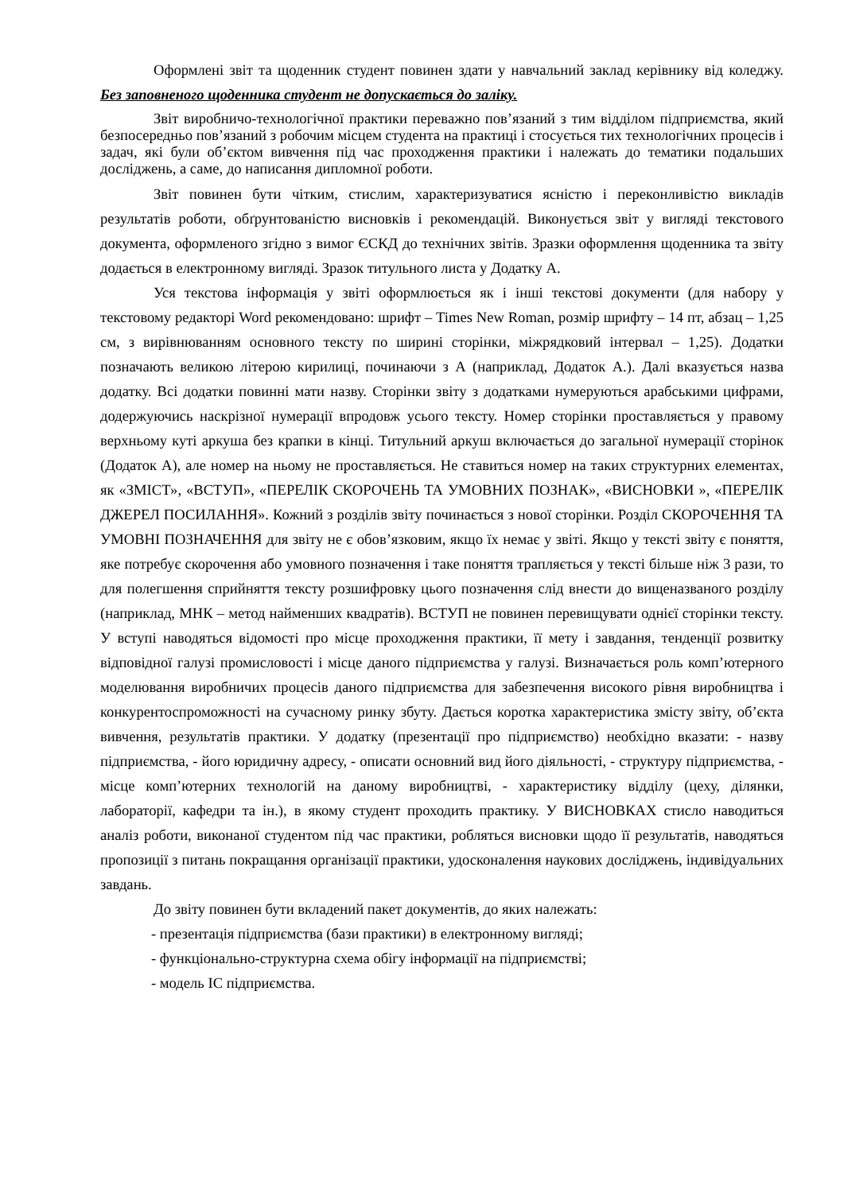Оформлені звіт та щоденник студент повинен здати у навчальний заклад керівнику від коледжу. Без заповненого щоденника студент не допускається до заліку.
Звіт виробничо-технологічної практики переважно пов’язаний з тим відділом підприємства, який безпосередньо пов’язаний з робочим місцем студента на практиці і стосується тих технологічних процесів і задач, які були об’єктом вивчення під час проходження практики і належать до тематики подальших досліджень, а саме, до написання дипломної роботи.
Звіт повинен бути чітким, стислим, характеризуватися ясністю і переконливістю викладів результатів роботи, обґрунтованістю висновків і рекомендацій. Виконується звіт у вигляді текстового документа, оформленого згідно з вимог ЄСКД до технічних звітів. Зразки оформлення щоденника та звіту додається в електронному вигляді. Зразок титульного листа у Додатку А.
Уся текстова інформація у звіті оформлюється як і інші текстові документи (для набору у текстовому редакторі Word рекомендовано: шрифт – Times New Roman, розмір шрифту – 14 пт, абзац – 1,25 см, з вирівнюванням основного тексту по ширині сторінки, міжрядковий інтервал – 1,25). Додатки позначають великою літерою кирилиці, починаючи з А (наприклад, Додаток А.). Далі вказується назва додатку. Всі додатки повинні мати назву. Сторінки звіту з додатками нумеруються арабськими цифрами, додержуючись наскрізної нумерації впродовж усього тексту. Номер сторінки проставляється у правому верхньому куті аркуша без крапки в кінці. Титульний аркуш включається до загальної нумерації сторінок (Додаток А), але номер на ньому не проставляється. Не ставиться номер на таких структурних елементах, як «ЗМІСТ», «ВСТУП», «ПЕРЕЛІК СКОРОЧЕНЬ ТА УМОВНИХ ПОЗНАК», «ВИСНОВКИ », «ПЕРЕЛІК ДЖЕРЕЛ ПОСИЛАННЯ». Кожний з розділів звіту починається з нової сторінки. Розділ СКОРОЧЕННЯ ТА УМОВНІ ПОЗНАЧЕННЯ для звіту не є обов’язковим, якщо їх немає у звіті. Якщо у тексті звіту є поняття, яке потребує скорочення або умовного позначення і таке поняття трапляється у тексті більше ніж 3 рази, то для полегшення сприйняття тексту розшифровку цього позначення слід внести до вищеназваного розділу (наприклад, МНК – метод найменших квадратів). ВСТУП не повинен перевищувати однієї сторінки тексту. У вступі наводяться відомості про місце проходження практики, її мету і завдання, тенденції розвитку відповідної галузі промисловості і місце даного підприємства у галузі. Визначається роль комп’ютерного моделювання виробничих процесів даного підприємства для забезпечення високого рівня виробництва і конкурентоспроможності на сучасному ринку збуту. Дається коротка характеристика змісту звіту, об’єкта вивчення, результатів практики. У додатку (презентації про підприємство) необхідно вказати: - назву підприємства, - його юридичну адресу, - описати основний вид його діяльності, - структуру підприємства, - місце комп’ютерних технологій на даному виробництві, - характеристику відділу (цеху, ділянки, лабораторії, кафедри та ін.), в якому студент проходить практику. У ВИСНОВКАХ стисло наводиться аналіз роботи, виконаної студентом під час практики, робляться висновки щодо її результатів, наводяться пропозиції з питань покращання організації практики, удосконалення наукових досліджень, індивідуальних завдань.
До звіту повинен бути вкладений пакет документів, до яких належать:
- презентація підприємства (бази практики) в електронному вигляді;
- функціонально-структурна схема обігу інформації на підприємстві;
- модель ІС підприємства.